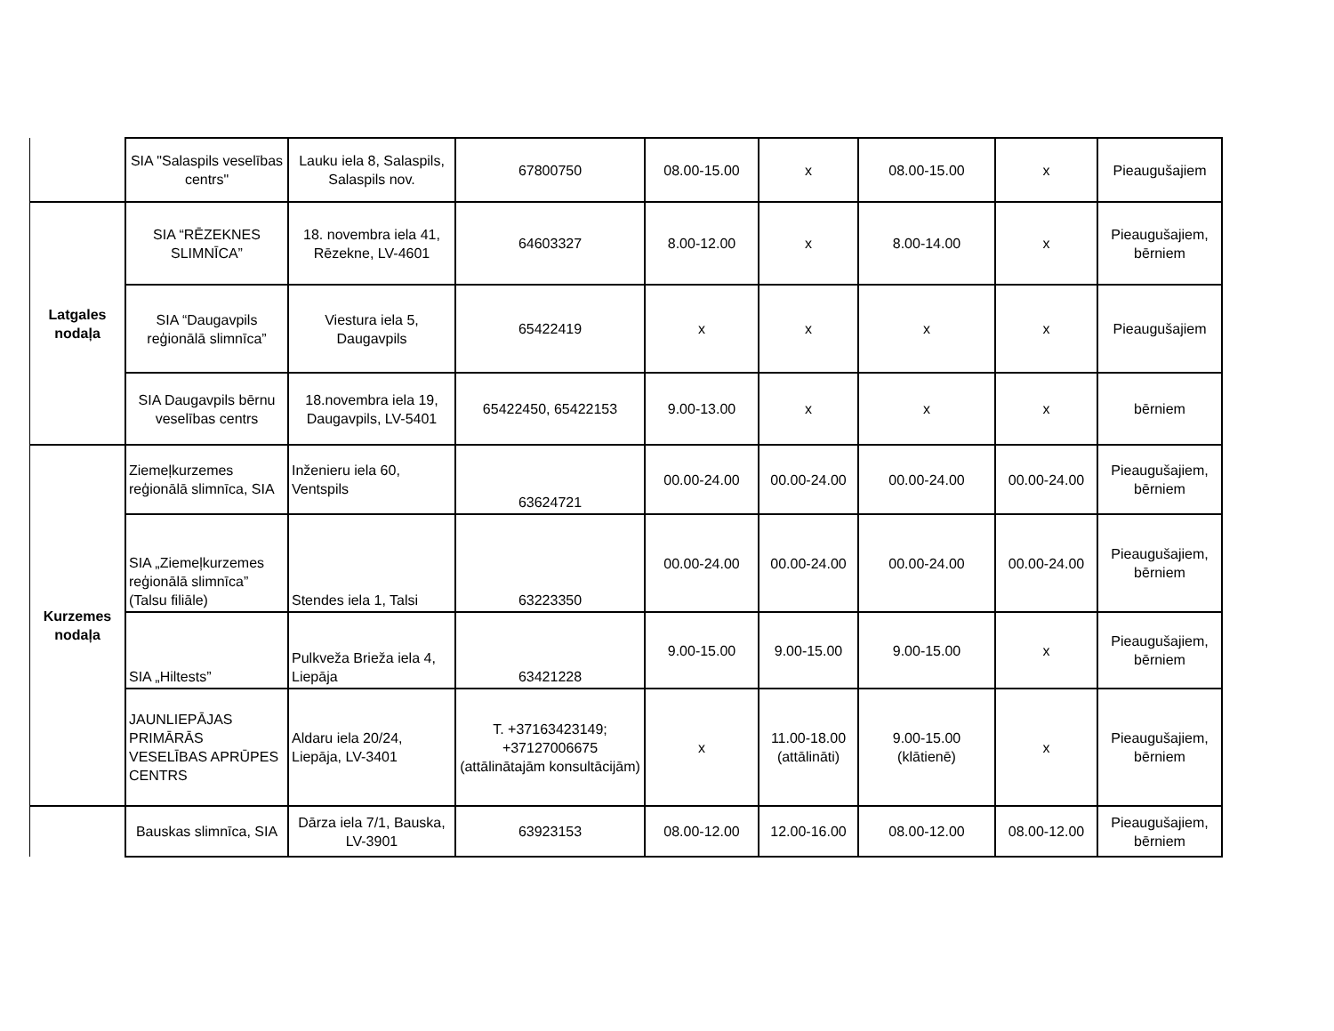| | SIA "Salaspils veselības centrs" | Lauku iela 8, Salaspils, Salaspils nov. | 67800750 | 08.00-15.00 | x | 08.00-15.00 | x | Pieaugušajiem |
| Latgales nodaļa | SIA “RĒZEKNES SLIMNĪCA” | 18. novembra iela 41, Rēzekne, LV-4601 | 64603327 | 8.00-12.00 | x | 8.00-14.00 | x | Pieaugušajiem, bērniem |
| | SIA “Daugavpils reģionālā slimnīca” | Viestura iela 5, Daugavpils | 65422419 | x | x | x | x | Pieaugušajiem |
| | SIA Daugavpils bērnu veselības centrs | 18.novembra iela 19, Daugavpils, LV-5401 | 65422450, 65422153 | 9.00-13.00 | x | x | x | bērniem |
| Kurzemes nodaļa | Ziemeļkurzemes reģionālā slimnīca, SIA | Inženieru iela 60, Ventspils | 63624721 | 00.00-24.00 | 00.00-24.00 | 00.00-24.00 | 00.00-24.00 | Pieaugušajiem, bērniem |
| | SIA „Ziemeļkurzemes reģionālā slimnīca” (Talsu filiāle) | Stendes iela 1, Talsi | 63223350 | 00.00-24.00 | 00.00-24.00 | 00.00-24.00 | 00.00-24.00 | Pieaugušajiem, bērniem |
| | SIA „Hiltests” | Pulkveža Brieža iela 4, Liepāja | 63421228 | 9.00-15.00 | 9.00-15.00 | 9.00-15.00 | x | Pieaugušajiem, bērniem |
| | JAUNLIEPĀJAS PRIMĀRĀS VESELĪBAS APRŪPES CENTRS | Aldaru iela 20/24, Liepāja, LV-3401 | T. +37163423149; +37127006675 (attālinātajām konsultācijām) | x | 11.00-18.00 (attālināti) | 9.00-15.00 (klātienē) | x | Pieaugušajiem, bērniem |
| | Bauskas slimnīca, SIA | Dārza iela 7/1, Bauska, LV-3901 | 63923153 | 08.00-12.00 | 12.00-16.00 | 08.00-12.00 | 08.00-12.00 | Pieaugušajiem, bērniem |